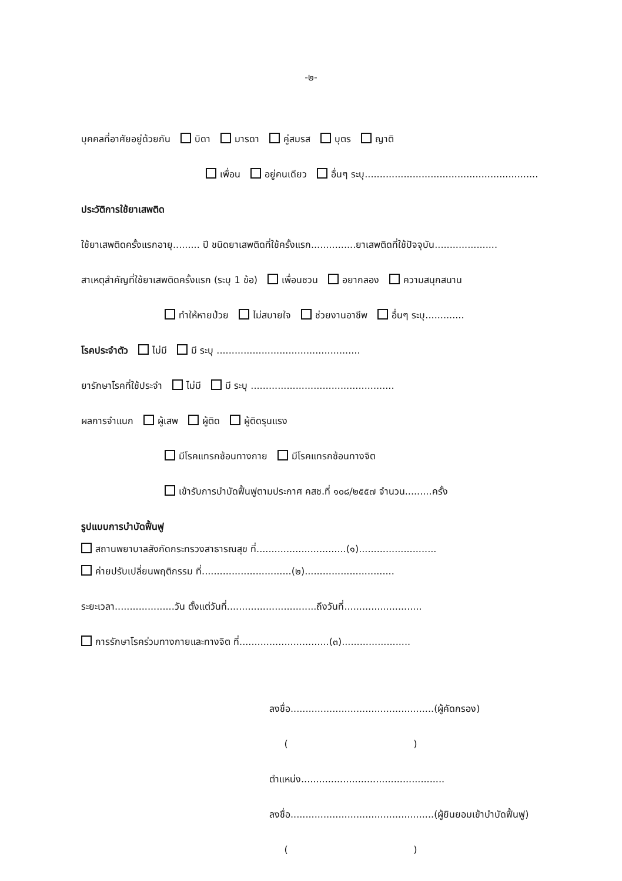-๒-
บุคคลที่อาศัยอยู่ด้วยกัน บิดา มารดา คู่สมรส บุตร ญาติ
เพื่อน อยู่คนเดียว อื่นๆ ระบุ..........................................................
ประวัติการใช้ยาเสพติด
ใช้ยาเสพติดครั้งแรกอายุ......... ปี ชนิดยาเสพติดที่ใช้ครั้งแรก...............ยาเสพติดที่ใช้ปัจจุบัน.....................
สาเหตุสำคัญที่ใช้ยาเสพติดครั้งแรก (ระบุ 1 ข้อ) เพื่อนชวน อยากลอง ความสนุกสนาน
ทำให้หายป่วย ไม่สบายใจ ช่วยงานอาชีพ อื่นๆ ระบุ.............
โรคประจำตัว ไม่มี มี ระบุ ................................................
ยารักษาโรคที่ใช้ประจำ ไม่มี มี ระบุ ................................................
ผลการจำแนก ผู้เสพ ผู้ติด ผู้ติดรุนแรง
มีโรคแทรกซ้อนทางกาย มีโรคแทรกซ้อนทางจิต
เข้ารับการบำบัดฟื้นฟูตามประกาศ คสช.ที่ ๑๐๘/๒๕๕๗ จำนวน.........ครั้ง
รูปแบบการบำบัดฟื้นฟู
สถานพยาบาลสังกัดกระทรวงสาธารณสุข ที่..............................(๑)..........................
ค่ายปรับเปลี่ยนพฤติกรรม ที่..............................(๒)..............................
ระยะเวลา....................วัน ตั้งแต่วันที่..............................ถึงวันที่..........................
การรักษาโรคร่วมทางกายและทางจิต ที่..............................(๓).......................
ลงชื่อ................................................(ผู้คัดกรอง)
( )
ตำแหน่ง................................................
ลงชื่อ................................................(ผู้ยินยอมเข้าบำบัดฟื้นฟู)
( )